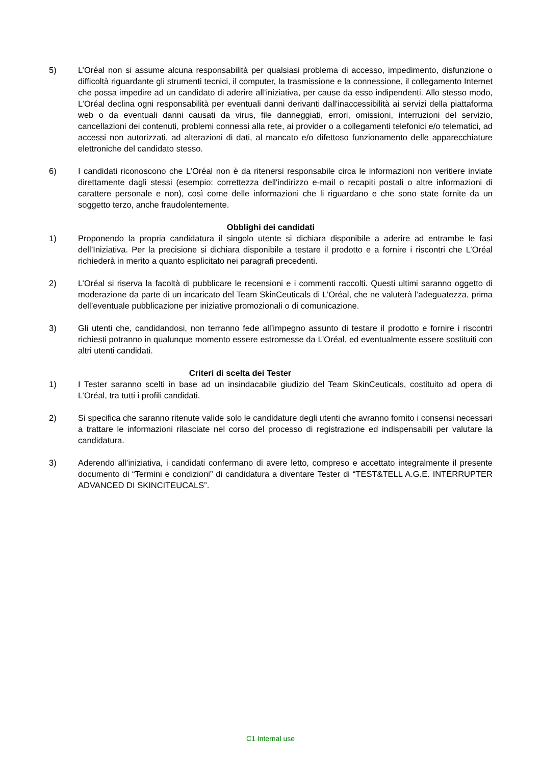5) L’Oréal non si assume alcuna responsabilità per qualsiasi problema di accesso, impedimento, disfunzione o difficoltà riguardante gli strumenti tecnici, il computer, la trasmissione e la connessione, il collegamento Internet che possa impedire ad un candidato di aderire all’iniziativa, per cause da esso indipendenti. Allo stesso modo, L’Oréal declina ogni responsabilità per eventuali danni derivanti dall'inaccessibilità ai servizi della piattaforma web o da eventuali danni causati da virus, file danneggiati, errori, omissioni, interruzioni del servizio, cancellazioni dei contenuti, problemi connessi alla rete, ai provider o a collegamenti telefonici e/o telematici, ad accessi non autorizzati, ad alterazioni di dati, al mancato e/o difettoso funzionamento delle apparecchiature elettroniche del candidato stesso.
6) I candidati riconoscono che L’Oréal non è da ritenersi responsabile circa le informazioni non veritiere inviate direttamente dagli stessi (esempio: correttezza dell'indirizzo e-mail o recapiti postali o altre informazioni di carattere personale e non), così come delle informazioni che li riguardano e che sono state fornite da un soggetto terzo, anche fraudolentemente.
Obblighi dei candidati
1) Proponendo la propria candidatura il singolo utente si dichiara disponibile a aderire ad entrambe le fasi dell’Iniziativa. Per la precisione si dichiara disponibile a testare il prodotto e a fornire i riscontri che L’Oréal richiederà in merito a quanto esplicitato nei paragrafi precedenti.
2) L’Oréal si riserva la facoltà di pubblicare le recensioni e i commenti raccolti. Questi ultimi saranno oggetto di moderazione da parte di un incaricato del Team SkinCeuticals di L’Oréal, che ne valuterà l’adeguatezza, prima dell’eventuale pubblicazione per iniziative promozionali o di comunicazione.
3) Gli utenti che, candidandosi, non terranno fede all’impegno assunto di testare il prodotto e fornire i riscontri richiesti potranno in qualunque momento essere estromesse da L’Oréal, ed eventualmente essere sostituiti con altri utenti candidati.
Criteri di scelta dei Tester
1) I Tester saranno scelti in base ad un insindacabile giudizio del Team SkinCeuticals, costituito ad opera di L’Oréal, tra tutti i profili candidati.
2) Si specifica che saranno ritenute valide solo le candidature degli utenti che avranno fornito i consensi necessari a trattare le informazioni rilasciate nel corso del processo di registrazione ed indispensabili per valutare la candidatura.
3) Aderendo all’iniziativa, i candidati confermano di avere letto, compreso e accettato integralmente il presente documento di “Termini e condizioni” di candidatura a diventare Tester di “TEST&TELL A.G.E. INTERRUPTER ADVANCED DI SKINCITEUCALS”.
C1 Internal use